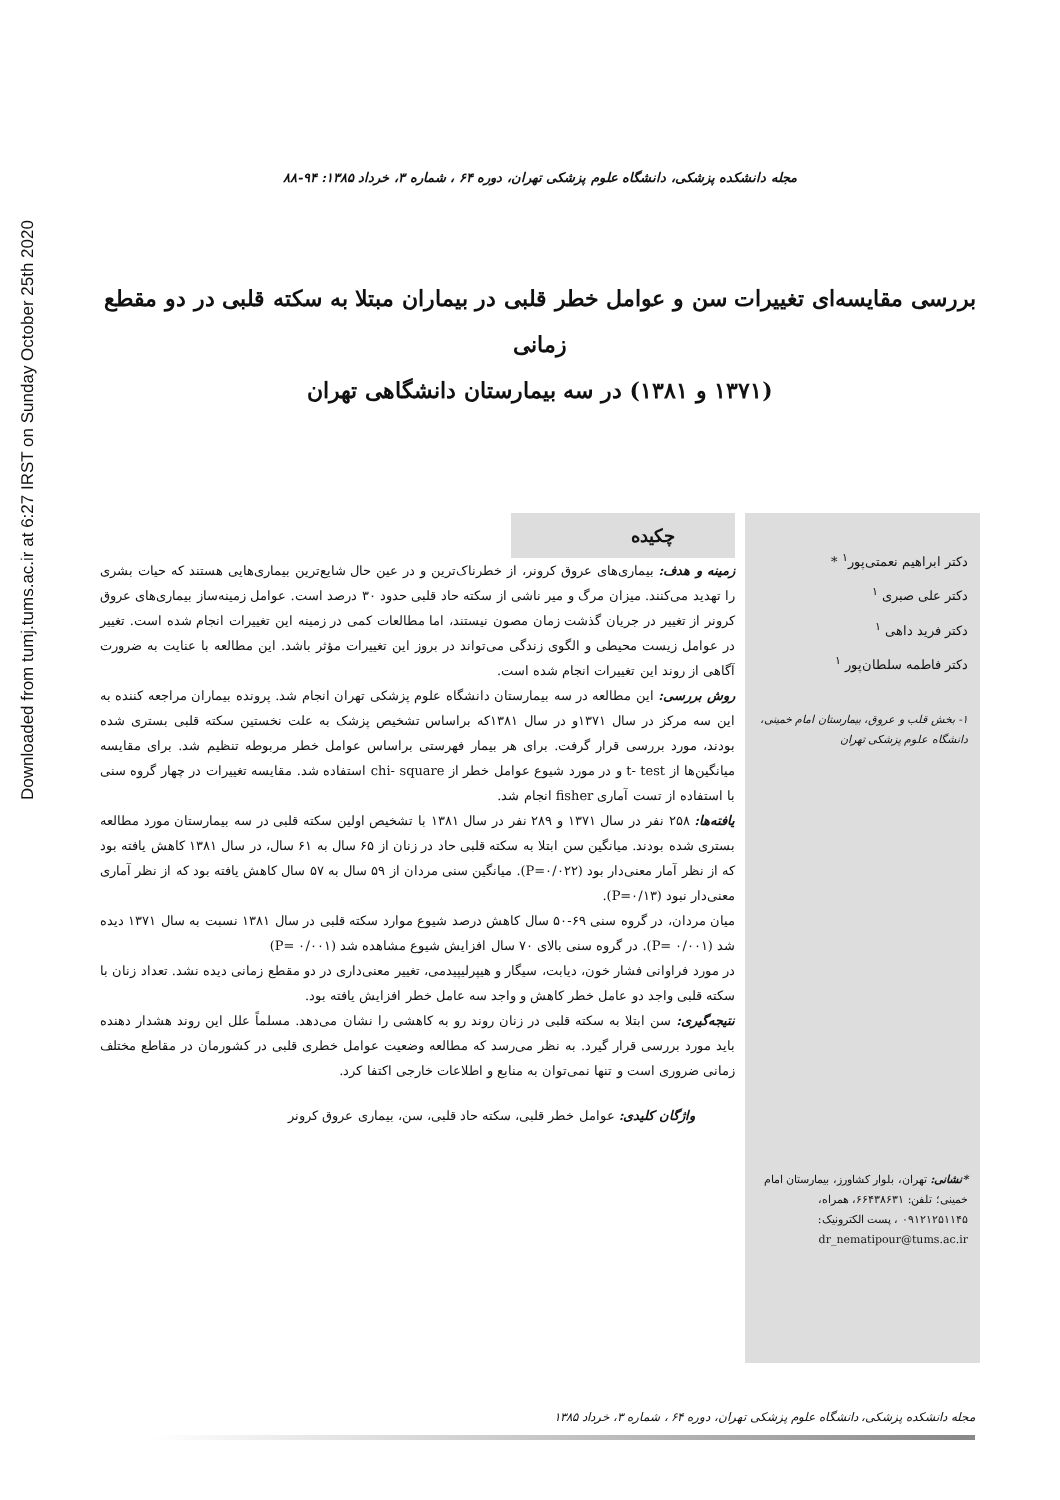Downloaded from tumj.tums.ac.ir at 6:27 IRST on Sunday October 25th 2020
مجله دانشکده پزشکی، دانشگاه علوم پزشکی تهران، دوره ۶۴ ، شماره ۳، خرداد ۱۳۸۵: ۹۴-۸۸
بررسی مقایسه‌ای تغییرات سن و عوامل خطر قلبی در بیماران مبتلا به سکته قلبی در دو مقطع زمانی
(۱۳۷۱ و ۱۳۸۱) در سه بیمارستان دانشگاهی تهران
دکتر ابراهیم نعمتی‌پور<sup>۱</sup> *
دکتر علی صبری <sup>۱</sup>
دکتر فرید داهی <sup>۱</sup>
دکتر فاطمه سلطان‌پور <sup>۱</sup>
۱- بخش قلب و عروق، بیمارستان امام خمینی، دانشگاه علوم پزشکی تهران
*نشانی: تهران، بلوار کشاورز، بیمارستان امام خمینی؛ تلفن: ۶۶۴۳۸۶۳۱، همراه، ۰۹۱۲۱۲۵۱۱۴۵ ، پست الکترونیک: dr_nematipour@tums.ac.ir
چکیده
زمینه و هدف: بیماری‌های عروق کرونر، از خطرناک‌ترین و در عین حال شایع‌ترین بیماری‌هایی هستند که حیات بشری را تهدید می‌کنند. میزان مرگ و میر ناشی از سکته حاد قلبی حدود ۳۰ درصد است. عوامل زمینه‌ساز بیماری‌های عروق کرونر از تغییر در جریان گذشت زمان مصون نیستند، اما مطالعات کمی در زمینه این تغییرات انجام شده است. تغییر در عوامل زیست محیطی و الگوی زندگی می‌تواند در بروز این تغییرات مؤثر باشد. این مطالعه با عنایت به ضرورت آگاهی از روند این تغییرات انجام شده است.
روش بررسی: این مطالعه در سه بیمارستان دانشگاه علوم پزشکی تهران انجام شد. پرونده بیماران مراجعه کننده به این سه مرکز در سال ۱۳۷۱و در سال ۱۳۸۱که براساس تشخیص پزشک به علت نخستین سکته قلبی بستری شده بودند، مورد بررسی قرار گرفت. برای هر بیمار فهرستی براساس عوامل خطر مربوطه تنظیم شد. برای مقایسه میانگین‌ها از t- test و در مورد شیوع عوامل خطر از chi- square استفاده شد. مقایسه تغییرات در چهار گروه سنی با استفاده از تست آماری fisher انجام شد.
یافته‌ها: ۲۵۸ نفر در سال ۱۳۷۱ و ۲۸۹ نفر در سال ۱۳۸۱ با تشخیص اولین سکته قلبی در سه بیمارستان مورد مطالعه بستری شده بودند. میانگین سن ابتلا به سکته قلبی حاد در زنان از ۶۵ سال به ۶۱ سال، در سال ۱۳۸۱ کاهش یافته بود که از نظر آمار معنی‌دار بود (P=۰/۰۲۲). میانگین سنی مردان از ۵۹ سال به ۵۷ سال کاهش یافته بود که از نظر آماری معنی‌دار نبود (P=۰/۱۳).
میان مردان، در گروه سنی ۶۹-۵۰ سال کاهش درصد شیوع موارد سکته قلبی در سال ۱۳۸۱ نسبت به سال ۱۳۷۱ دیده شد (P= ۰/۰۰۱). در گروه سنی بالای ۷۰ سال افزایش شیوع مشاهده شد (P= ۰/۰۰۱)
در مورد فراوانی فشار خون، دیابت، سیگار و هیپرلیپیدمی، تغییر معنی‌داری در دو مقطع زمانی دیده نشد. تعداد زنان با سکته قلبی واجد دو عامل خطر کاهش و واجد سه عامل خطر افزایش یافته بود.
نتیجه‌گیری: سن ابتلا به سکته قلبی در زنان روند رو به کاهشی را نشان می‌دهد. مسلماً علل این روند هشدار دهنده باید مورد بررسی قرار گیرد. به نظر می‌رسد که مطالعه وضعیت عوامل خطری قلبی در کشورمان در مقاطع مختلف زمانی ضروری است و تنها نمی‌توان به منابع و اطلاعات خارجی اکتفا کرد.
واژگان کلیدی: عوامل خطر قلبی، سکته حاد قلبی، سن، بیماری عروق کرونر
مجله دانشکده پزشکی، دانشگاه علوم پزشکی تهران، دوره ۶۴ ، شماره ۳، خرداد ۱۳۸۵